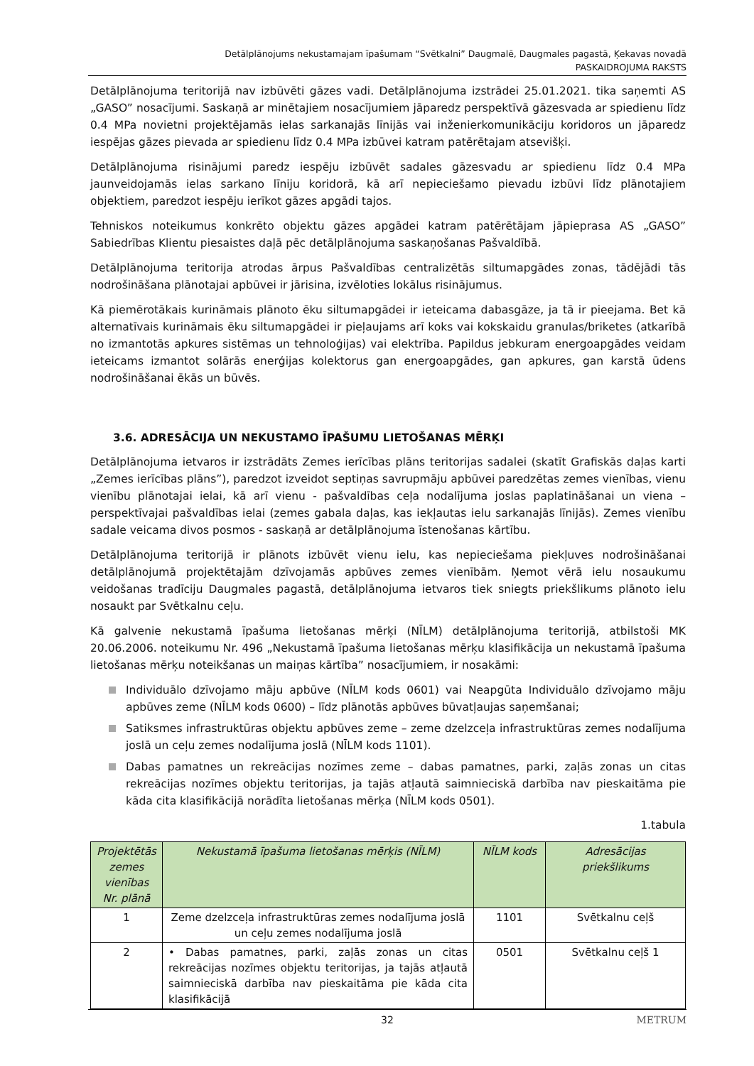Detālplānojums nekustamajam īpašumam “Svētkalni” Daugmalē, Daugmales pagastā, Ķekavas novadā
PASKAIDROJUMA RAKSTS
Detālplānojuma teritorijā nav izbūvēti gāzes vadi. Detālplānojuma izstrādei 25.01.2021. tika saņemti AS „GASO” nosacījumi. Saskaņā ar minētajiem nosacījumiem jāparedz perspektīvā gāzesvada ar spiedienu līdz 0.4 MPa novietni projektējamās ielas sarkanajās līnijās vai inženierkomunikāciju koridoros un jāparedz iespējas gāzes pievada ar spiedienu līdz 0.4 MPa izbūvei katram patērētajam atsevišķi.
Detālplānojuma risinājumi paredz iespēju izbūvēt sadales gāzesvadu ar spiedienu līdz 0.4 MPa jaunveidojamās ielas sarkano līniju koridorā, kā arī nepieciešamo pievadu izbūvi līdz plānotajiem objektiem, paredzot iespēju ierīkot gāzes apgādi tajos.
Tehniskos noteikumus konkrēto objektu gāzes apgādei katram patērētājam jāpieprasa AS „GASO” Sabiedrības Klientu piesaistes daļā pēc detālplānojuma saskaņošanas Pašvaldībā.
Detālplānojuma teritorija atrodas ārpus Pašvaldības centralizētās siltumapgādes zonas, tādējādi tās nodrošināšana plānotajai apbūvei ir jārisina, izvēloties lokālus risinājumus.
Kā piemērotākais kurināmais plānoto ēku siltumapgādei ir ieteicama dabasgāze, ja tā ir pieejama. Bet kā alternatīvais kurināmais ēku siltumapgādei ir pieļaujams arī koks vai kokskaidu granulas/briketes (atkarībā no izmantotās apkures sistēmas un tehnoloģijas) vai elektrība. Papildus jebkuram energoapgādes veidam ieteicams izmantot solārās enerģijas kolektorus gan energoapgādes, gan apkures, gan karstā ūdens nodrošināšanai ēkās un būvēs.
3.6. ADRESĀCIJA UN NEKUSTAMO ĪPAŠUMU LIETOŠANAS MĒRĶI
Detālplānojuma ietvaros ir izstrādāts Zemes ierīcības plāns teritorijas sadalei (skatīt Grafiskās daļas karti „Zemes ierīcības plāns”), paredzot izveidot septiņas savrupmāju apbūvei paredzētas zemes vienības, vienu vienību plānotajai ielai, kā arī vienu - pašvaldības ceļa nodalījuma joslas paplatināšanai un viena – perspektīvajai pašvaldības ielai (zemes gabala daļas, kas iekļautas ielu sarkanajās līnijās). Zemes vienību sadale veicama divos posmos - saskaņā ar detālplānojuma īstenošanas kārtību.
Detālplānojuma teritorijā ir plānots izbūvēt vienu ielu, kas nepieciešama piekļuves nodrošināšanai detālplānojumā projektētajām dzīvojamās apbūves zemes vienībām. Ņemot vērā ielu nosaukumu veidošanas tradīciju Daugmales pagastā, detālplānojuma ietvaros tiek sniegts priekšlikums plānoto ielu nosaukt par Svētkalnu ceļu.
Kā galvenie nekustamā īpašuma lietošanas mērķi (NĪLM) detālplānojuma teritorijā, atbilstoši MK 20.06.2006. noteikumu Nr. 496 „Nekustamā īpašuma lietošanas mērķu klasifikācija un nekustamā īpašuma lietošanas mērķu noteikšanas un maiņas kārtība” nosacījumiem, ir nosakāmi:
Individuālo dzīvojamo māju apbūve (NĪLM kods 0601) vai Neapgūta Individuālo dzīvojamo māju apbūves zeme (NĪLM kods 0600) – līdz plānotās apbūves būvatļaujas saņemšanai;
Satiksmes infrastruktūras objektu apbūves zeme – zeme dzelzceļa infrastruktūras zemes nodalījuma joslā un ceļu zemes nodalījuma joslā (NĪLM kods 1101).
Dabas pamatnes un rekreācijas nozīmes zeme – dabas pamatnes, parki, zaļās zonas un citas rekreācijas nozīmes objektu teritorijas, ja tajās atļautā saimnieciskā darbība nav pieskaitāma pie kāda cita klasifikācijā norādīta lietošanas mērķa (NĪLM kods 0501).
1.tabula
| Projektētās zemes vienības Nr. plānā | Nekustamā īpašuma lietošanas mērķis (NĪLM) | NĪLM kods | Adresācijas priekšlikums |
| --- | --- | --- | --- |
| 1 | Zeme dzelzceļa infrastruktūras zemes nodalījuma joslā un ceļu zemes nodalījuma joslā | 1101 | Svētkalnu ceļš |
| 2 | • Dabas pamatnes, parki, zaļās zonas un citas rekreācijas nozīmes objektu teritorijas, ja tajās atļautā saimnieciskā darbība nav pieskaitāma pie kāda cita klasifikācijā | 0501 | Svētkalnu ceļš 1 |
32 METRUM